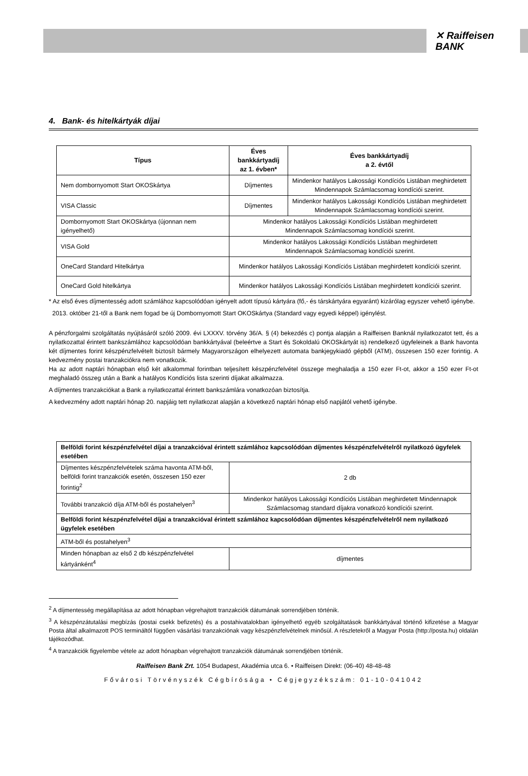✕ Raiffeisen
BANK
4. Bank- és hitelkártyák díjai
| Típus | Éves bankkártyadíj az 1. évben* | Éves bankkártyadíj a 2. évtől |
| --- | --- | --- |
| Nem dombornyomott Start OKOSkártya | Díjmentes | Mindenkor hatályos Lakossági Kondíciós Listában meghirdetett Mindennapok Számlacsomag kondíciói szerint. |
| VISA Classic | Díjmentes | Mindenkor hatályos Lakossági Kondíciós Listában meghirdetett Mindennapok Számlacsomag kondíciói szerint. |
| Dombornyomott Start OKOSkártya (újonnan nem igényelhető) | Mindenkor hatályos Lakossági Kondíciós Listában meghirdetett Mindennapok Számlacsomag kondíciói szerint. | |
| VISA Gold | Mindenkor hatályos Lakossági Kondíciós Listában meghirdetett Mindennapok Számlacsomag kondíciói szerint. | |
| OneCard Standard Hitelkártya | Mindenkor hatályos Lakossági Kondíciós Listában meghirdetett kondíciói szerint. | |
| OneCard Gold hitelkártya | Mindenkor hatályos Lakossági Kondíciós Listában meghirdetett kondíciói szerint. | |
* Az első éves díjmentesség adott számlához kapcsolódóan igényelt adott típusú kártyára (fő,- és társkártyára egyaránt) kizárólag egyszer vehető igénybe.
2013. október 21-től a Bank nem fogad be új Dombornyomott Start OKOSkártya (Standard vagy egyedi képpel) igénylést.
A pénzforgalmi szolgáltatás nyújtásáról szóló 2009. évi LXXXV. törvény 36/A. § (4) bekezdés c) pontja alapján a Raiffeisen Banknál nyilatkozatot tett, és a nyilatkozattal érintett bankszámlához kapcsolódóan bankkártyával (beleértve a Start és Sokoldalú OKOSkártyát is) rendelkező ügyfeleinek a Bank havonta két díjmentes forint készpénzfelvételt biztosít bármely Magyarországon elhelyezett automata bankjegykiadó gépből (ATM), összesen 150 ezer forintig. A kedvezmény postai tranzakciókra nem vonatkozik.
Ha az adott naptári hónapban első két alkalommal forintban teljesített készpénzfelvétel összege meghaladja a 150 ezer Ft-ot, akkor a 150 ezer Ft-ot meghaladó összeg után a Bank a hatályos Kondíciós lista szerinti díjakat alkalmazza.
A díjmentes tranzakciókat a Bank a nyilatkozattal érintett bankszámlára vonatkozóan biztosítja.
A kedvezmény adott naptári hónap 20. napjáig tett nyilatkozat alapján a következő naptári hónap első napjától vehető igénybe.
| Belföldi forint készpénzfelvétel díjai a tranzakcióval érintett számlához kapcsolódóan díjmentes készpénzfelvételről nyilatkozó ügyfelek esetében | |
| Díjmentes készpénzfelvételek száma havonta ATM-ből, belföldi forint tranzakciók esetén, összesen 150 ezer forintig<sup>2</sup> | 2 db |
| További tranzakció díja ATM-ből és postahelyen<sup>3</sup> | Mindenkor hatályos Lakossági Kondíciós Listában meghirdetett Mindennapok Számlacsomag standard díjakra vonatkozó kondíciói szerint. |
| Belföldi forint készpénzfelvétel díjai a tranzakcióval érintett számlához kapcsolódóan díjmentes készpénzfelvételről nem nyilatkozó ügyfelek esetében | |
| ATM-ből és postahelyen<sup>3</sup> | |
| Minden hónapban az első 2 db készpénzfelvétel kártyánként<sup>4</sup> | díjmentes |
<sup>2</sup> A díjmentesség megállapítása az adott hónapban végrehajtott tranzakciók dátumának sorrendjében történik.
<sup>3</sup> A készpénzátutalási megbízás (postai csekk befizetés) és a postahivatalokban igényelhető egyéb szolgáltatások bankkártyával történő kifizetése a Magyar Posta által alkalmazott POS termináltól függően vásárlási tranzakciónak vagy készpénzfelvételnek minősül. A részletekről a Magyar Posta (http://posta.hu) oldalán tájékozódhat.
<sup>4</sup> A tranzakciók figyelembe vétele az adott hónapban végrehajtott tranzakciók dátumának sorrendjében történik.
Raiffeisen Bank Zrt. 1054 Budapest, Akadémia utca 6. • Raiffeisen Direkt: (06-40) 48-48-48
Fővárosi Törvényszék Cégbírósága • Cégjegyzékszám: 01-10-041042